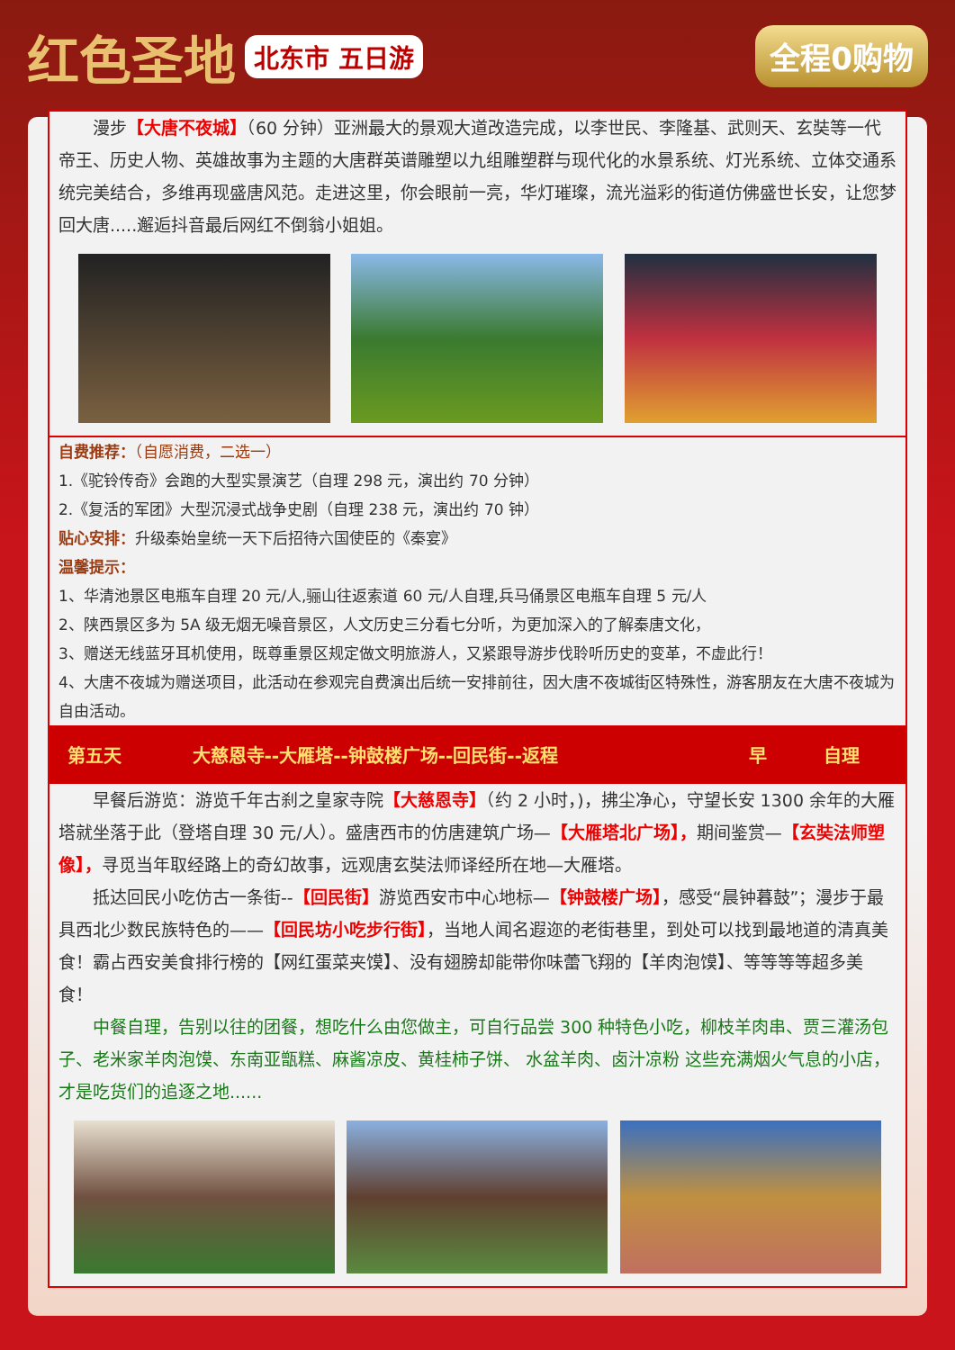红色圣地 北东市 五日游 全程0购物
  漫步【大唐不夜城】（60 分钟）亚洲最大的景观大道改造完成，以李世民、李隆基、武则天、玄奘等一代帝王、历史人物、英雄故事为主题的大唐群英谱雕塑以九组雕塑群与现代化的水景系统、灯光系统、立体交通系统完美结合，多维再现盛唐风范。走进这里，你会眼前一亮，华灯璀璨，流光溢彩的街道仿佛盛世长安，让您梦回大唐.....邂逅抖音最后网红不倒翁小姐姐。
自费推荐：（自愿消费，二选一）
1.《驼铃传奇》会跑的大型实景演艺（自理 298 元，演出约 70 分钟）
2.《复活的军团》大型沉浸式战争史剧（自理 238 元，演出约 70 钟）
贴心安排：升级秦始皇统一天下后招待六国使臣的《秦宴》
温馨提示：
1、华清池景区电瓶车自理 20 元/人,骊山往返索道 60 元/人自理,兵马俑景区电瓶车自理 5 元/人
2、陕西景区多为 5A 级无烟无噪音景区，人文历史三分看七分听，为更加深入的了解秦唐文化，
3、赠送无线蓝牙耳机使用，既尊重景区规定做文明旅游人，又紧跟导游步伐聆听历史的变革，不虚此行！
4、大唐不夜城为赠送项目，此活动在参观完自费演出后统一安排前往，因大唐不夜城街区特殊性，游客朋友在大唐不夜城为自由活动。
| 第五天 | 大慈恩寺--大雁塔--钟鼓楼广场--回民街--返程 | 早 | 自理 |
  早餐后游览：游览千年古刹之皇家寺院【大慈恩寺】（约 2 小时，)，拂尘净心，守望长安 1300 余年的大雁塔就坐落于此（登塔自理 30 元/人）。盛唐西市的仿唐建筑广场—【大雁塔北广场】，期间鉴赏—【玄奘法师塑像】，寻觅当年取经路上的奇幻故事，远观唐玄奘法师译经所在地—大雁塔。
  抵达回民小吃仿古一条街--【回民街】游览西安市中心地标—【钟鼓楼广场】，感受“晨钟暮鼓”；漫步于最具西北少数民族特色的——【回民坊小吃步行街】，当地人闻名遐迩的老街巷里，到处可以找到最地道的清真美食！霸占西安美食排行榜的【网红蛋菜夹馍】、没有翅膀却能带你味蕾飞翔的【羊肉泡馍】、等等等等超多美食！
  中餐自理，告别以往的团餐，想吃什么由您做主，可自行品尝 300 种特色小吃，柳枝羊肉串、贾三灌汤包子、老米家羊肉泡馍、东南亚甑糕、麻酱凉皮、黄桂柿子饼、 水盆羊肉、卤汁凉粉 这些充满烟火气息的小店，才是吃货们的追逐之地......